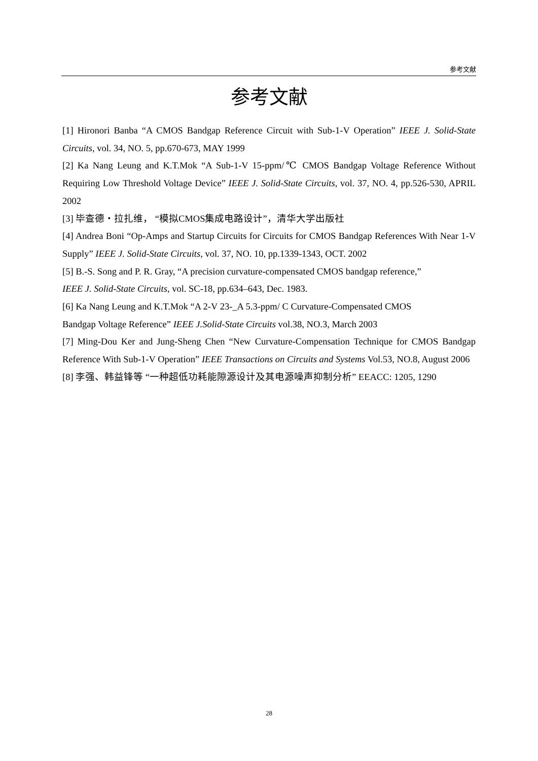参考文献
参考文献
[1] Hironori Banba “A CMOS Bandgap Reference Circuit with Sub-1-V Operation” IEEE J. Solid-State Circuits, vol. 34, NO. 5, pp.670-673, MAY 1999
[2] Ka Nang Leung and K.T.Mok “A Sub-1-V 15-ppm/℃ CMOS Bandgap Voltage Reference Without Requiring Low Threshold Voltage Device” IEEE J. Solid-State Circuits, vol. 37, NO. 4, pp.526-530, APRIL 2002
[3] 毕查德・拉扎维， “模拟CMOS集成电路设计”，清华大学出版社
[4] Andrea Boni “Op-Amps and Startup Circuits for Circuits for CMOS Bandgap References With Near 1-V Supply” IEEE J. Solid-State Circuits, vol. 37, NO. 10, pp.1339-1343, OCT. 2002
[5] B.-S. Song and P. R. Gray, “A precision curvature-compensated CMOS bandgap reference,”
IEEE J. Solid-State Circuits, vol. SC-18, pp.634–643, Dec. 1983.
[6] Ka Nang Leung and K.T.Mok “A 2-V 23-_A 5.3-ppm/ C Curvature-Compensated CMOS
Bandgap Voltage Reference” IEEE J.Solid-State Circuits vol.38, NO.3, March 2003
[7] Ming-Dou Ker and Jung-Sheng Chen “New Curvature-Compensation Technique for CMOS Bandgap Reference With Sub-1-V Operation” IEEE Transactions on Circuits and Systems Vol.53, NO.8, August 2006
[8] 李强、韩益锋等 “一种超低功耗能隙源设计及其电源噪声抑制分析” EEACC: 1205, 1290
28